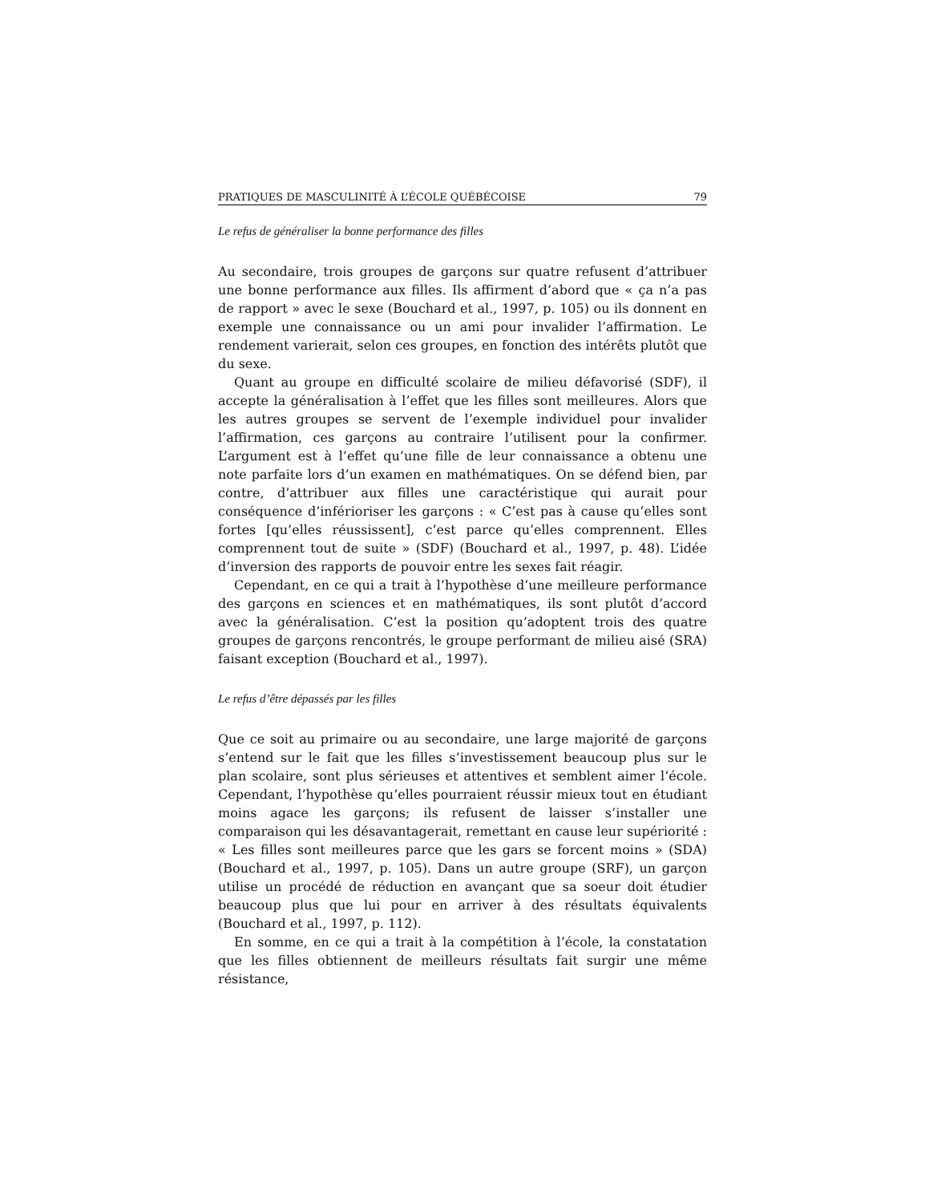PRATIQUES DE MASCULINITÉ À L’ÉCOLE QUÉBÉCOISE 79
Le refus de généraliser la bonne performance des filles
Au secondaire, trois groupes de garçons sur quatre refusent d’attribuer une bonne performance aux filles. Ils affirment d’abord que « ça n’a pas de rapport » avec le sexe (Bouchard et al., 1997, p. 105) ou ils donnent en exemple une connaissance ou un ami pour invalider l’affirmation. Le rendement varierait, selon ces groupes, en fonction des intérêts plutôt que du sexe.
Quant au groupe en difficulté scolaire de milieu défavorisé (SDF), il accepte la généralisation à l’effet que les filles sont meilleures. Alors que les autres groupes se servent de l’exemple individuel pour invalider l’affirmation, ces garçons au contraire l’utilisent pour la confirmer. L’argument est à l’effet qu’une fille de leur connaissance a obtenu une note parfaite lors d’un examen en mathématiques. On se défend bien, par contre, d’attribuer aux filles une caractéristique qui aurait pour conséquence d’inférioriser les garçons : « C’est pas à cause qu’elles sont fortes [qu’elles réussissent], c’est parce qu’elles comprennent. Elles comprennent tout de suite » (SDF) (Bouchard et al., 1997, p. 48). L’idée d’inversion des rapports de pouvoir entre les sexes fait réagir.
Cependant, en ce qui a trait à l’hypothèse d’une meilleure performance des garçons en sciences et en mathématiques, ils sont plutôt d’accord avec la généralisation. C’est la position qu’adoptent trois des quatre groupes de garçons rencontrés, le groupe performant de milieu aisé (SRA) faisant exception (Bouchard et al., 1997).
Le refus d’être dépassés par les filles
Que ce soit au primaire ou au secondaire, une large majorité de garçons s’entend sur le fait que les filles s’investissement beaucoup plus sur le plan scolaire, sont plus sérieuses et attentives et semblent aimer l’école. Cependant, l’hypothèse qu’elles pourraient réussir mieux tout en étudiant moins agace les garçons; ils refusent de laisser s’installer une comparaison qui les désavantagerait, remettant en cause leur supériorité : « Les filles sont meilleures parce que les gars se forcent moins » (SDA) (Bouchard et al., 1997, p. 105). Dans un autre groupe (SRF), un garçon utilise un procédé de réduction en avançant que sa soeur doit étudier beaucoup plus que lui pour en arriver à des résultats équivalents (Bouchard et al., 1997, p. 112).
En somme, en ce qui a trait à la compétition à l’école, la constatation que les filles obtiennent de meilleurs résultats fait surgir une même résistance,